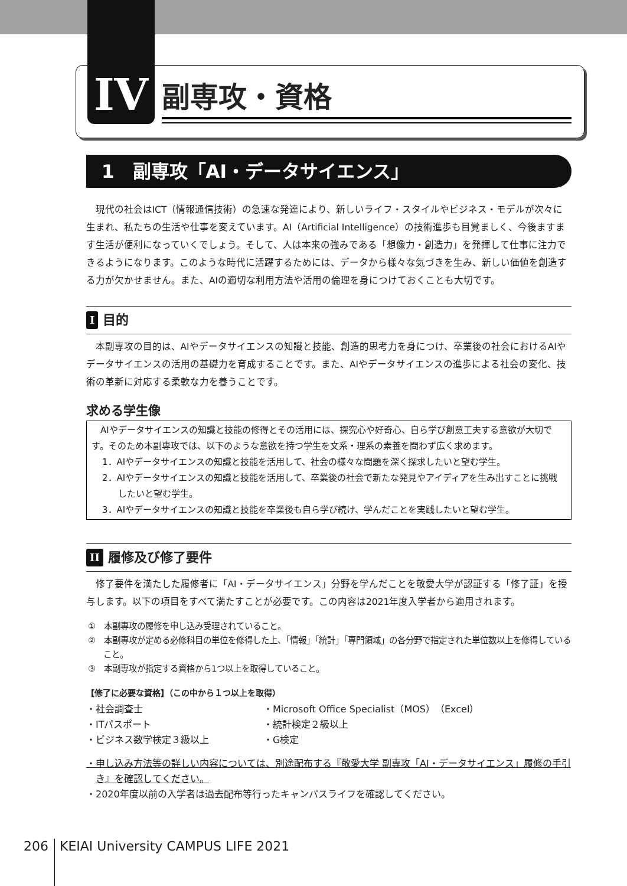IV 副専攻・資格
1　副専攻「AI・データサイエンス」
現代の社会はICT（情報通信技術）の急速な発達により、新しいライフ・スタイルやビジネス・モデルが次々に生まれ、私たちの生活や仕事を変えています。AI（Artificial Intelligence）の技術進歩も目覚ましく、今後ますます生活が便利になっていくでしょう。そして、人は本来の強みである「想像力・創造力」を発揮して仕事に注力できるようになります。このような時代に活躍するためには、データから様々な気づきを生み、新しい価値を創造する力が欠かせません。また、AIの適切な利用方法や活用の倫理を身につけておくことも大切です。
I目的
本副専攻の目的は、AIやデータサイエンスの知識と技能、創造的思考力を身につけ、卒業後の社会におけるAIやデータサイエンスの活用の基礎力を育成することです。また、AIやデータサイエンスの進歩による社会の変化、技術の革新に対応する柔軟な力を養うことです。
求める学生像
AIやデータサイエンスの知識と技能の修得とその活用には、探究心や好奇心、自ら学び創意工夫する意欲が大切です。そのため本副専攻では、以下のような意欲を持つ学生を文系・理系の素養を問わず広く求めます。
1．AIやデータサイエンスの知識と技能を活用して、社会の様々な問題を深く探求したいと望む学生。
2．AIやデータサイエンスの知識と技能を活用して、卒業後の社会で新たな発見やアイディアを生み出すことに挑戦したいと望む学生。
3．AIやデータサイエンスの知識と技能を卒業後も自ら学び続け、学んだことを実践したいと望む学生。
II 履修及び修了要件
修了要件を満たした履修者に「AI・データサイエンス」分野を学んだことを敬愛大学が認証する「修了証」を授与します。以下の項目をすべて満たすことが必要です。この内容は2021年度入学者から適用されます。
①　本副専攻の履修を申し込み受理されていること。
②　本副専攻が定める必修科目の単位を修得した上、「情報」「統計」「専門領域」の各分野で指定された単位数以上を修得していること。
③　本副専攻が指定する資格から1つ以上を取得していること。
【修了に必要な資格】（この中から１つ以上を取得）
・社会調査士
・Microsoft Office Specialist（MOS）（Excel）
・ITパスポート
・統計検定２級以上
・ビジネス数学検定３級以上
・G検定
・申し込み方法等の詳しい内容については、別途配布する『敬愛大学 副専攻「AI・データサイエンス」履修の手引き』を確認してください。
・2020年度以前の入学者は過去配布等行ったキャンパスライフを確認してください。
206 KEIAI University CAMPUS LIFE 2021